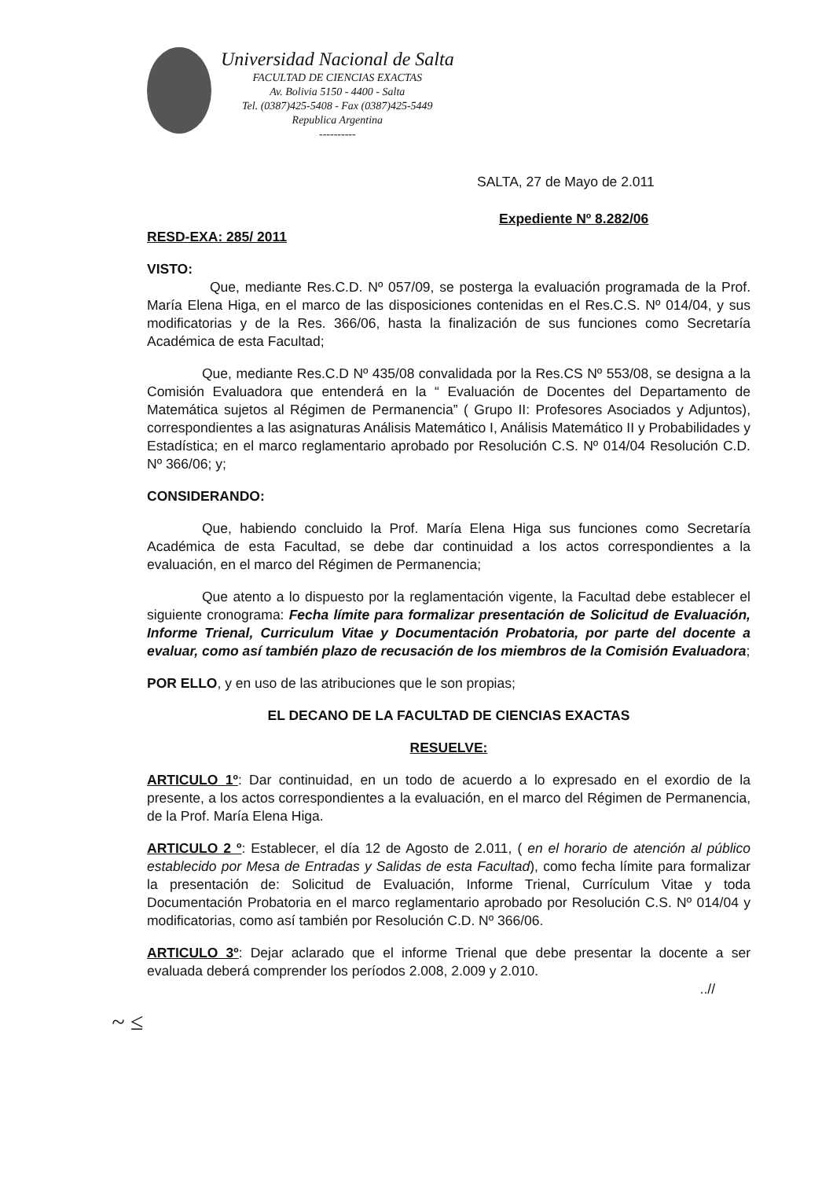Universidad Nacional de Salta
FACULTAD DE CIENCIAS EXACTAS
Av. Bolivia 5150 - 4400 - Salta
Tel. (0387)425-5408 - Fax (0387)425-5449
Republica Argentina
----------
SALTA, 27 de Mayo de 2.011
Expediente Nº 8.282/06
RESD-EXA: 285/ 2011
VISTO:
Que, mediante Res.C.D. Nº 057/09, se posterga la evaluación programada de la Prof. María Elena Higa, en el marco de las disposiciones contenidas en el Res.C.S. Nº 014/04, y sus modificatorias y de la Res. 366/06, hasta la finalización de sus funciones como Secretaría Académica de esta Facultad;
Que, mediante Res.C.D Nº 435/08 convalidada por la Res.CS Nº 553/08, se designa a la Comisión Evaluadora que entenderá en la “ Evaluación de Docentes del Departamento de Matemática sujetos al Régimen de Permanencia” ( Grupo II: Profesores Asociados y Adjuntos), correspondientes a las asignaturas Análisis Matemático I, Análisis Matemático II y Probabilidades y Estadística; en el marco reglamentario aprobado por Resolución C.S. Nº 014/04 Resolución C.D. Nº 366/06; y;
CONSIDERANDO:
Que, habiendo concluido la Prof. María Elena Higa sus funciones como Secretaría Académica de esta Facultad, se debe dar continuidad a los actos correspondientes a la evaluación, en el marco del Régimen de Permanencia;
Que atento a lo dispuesto por la reglamentación vigente, la Facultad debe establecer el siguiente cronograma: Fecha límite para formalizar presentación de Solicitud de Evaluación, Informe Trienal, Curriculum Vitae y Documentación Probatoria, por parte del docente a evaluar, como así también plazo de recusación de los miembros de la Comisión Evaluadora;
POR ELLO, y en uso de las atribuciones que le son propias;
EL DECANO DE LA FACULTAD DE CIENCIAS EXACTAS
RESUELVE:
ARTICULO 1º: Dar continuidad, en un todo de acuerdo a lo expresado en el exordio de la presente, a los actos correspondientes a la evaluación, en el marco del Régimen de Permanencia, de la Prof. María Elena Higa.
ARTICULO 2 º: Establecer, el día 12 de Agosto de 2.011, ( en el horario de atención al público establecido por Mesa de Entradas y Salidas de esta Facultad), como fecha límite para formalizar la presentación de: Solicitud de Evaluación, Informe Trienal, Currículum Vitae y toda Documentación Probatoria en el marco reglamentario aprobado por Resolución C.S. Nº 014/04 y modificatorias, como así también por Resolución C.D. Nº 366/06.
ARTICULO 3º: Dejar aclarado que el informe Trienal que debe presentar la docente a ser evaluada deberá comprender los períodos 2.008, 2.009 y 2.010.
..//
~ ≤